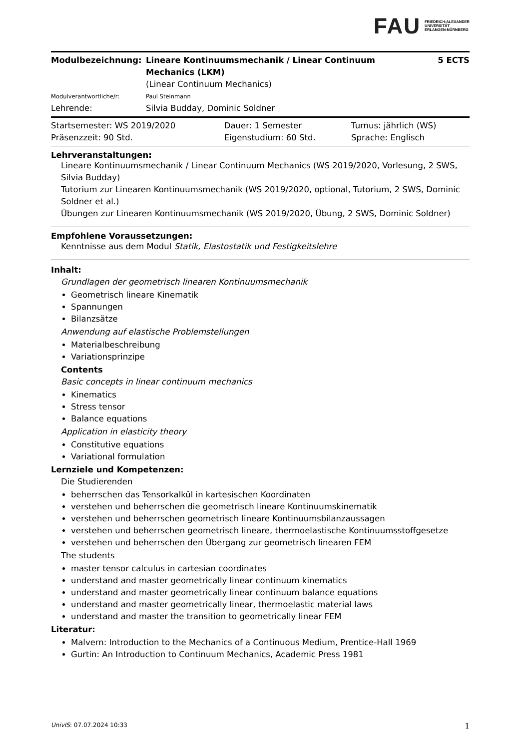FAU FRIEDRICH-ALEXANDER
UNIVERSITÄT
ERLANGEN-NÜRNBERG
| Modulbezeichnung: | Lineare Kontinuumsmechanik / Linear Continuum Mechanics (LKM) | 5 ECTS |
| | (Linear Continuum Mechanics) | |
| Modulverantwortliche/r: | Paul Steinmann | |
| Lehrende: | Silvia Budday, Dominic Soldner | |
| Startsemester: WS 2019/2020 | Dauer: 1 Semester | Turnus: jährlich (WS) |
| Präsenzzeit: 90 Std. | Eigenstudium: 60 Std. | Sprache: Englisch |
Lehrveranstaltungen:
Lineare Kontinuumsmechanik / Linear Continuum Mechanics (WS 2019/2020, Vorlesung, 2 SWS, Silvia Budday)
Tutorium zur Linearen Kontinuumsmechanik (WS 2019/2020, optional, Tutorium, 2 SWS, Dominic Soldner et al.)
Übungen zur Linearen Kontinuumsmechanik (WS 2019/2020, Übung, 2 SWS, Dominic Soldner)
Empfohlene Voraussetzungen:
Kenntnisse aus dem Modul Statik, Elastostatik und Festigkeitslehre
Inhalt:
Grundlagen der geometrisch linearen Kontinuumsmechanik
Geometrisch lineare Kinematik
Spannungen
Bilanzsätze
Anwendung auf elastische Problemstellungen
Materialbeschreibung
Variationsprinzipe
Contents
Basic concepts in linear continuum mechanics
Kinematics
Stress tensor
Balance equations
Application in elasticity theory
Constitutive equations
Variational formulation
Lernziele und Kompetenzen:
Die Studierenden
beherrschen das Tensorkalkül in kartesischen Koordinaten
verstehen und beherrschen die geometrisch lineare Kontinuumskinematik
verstehen und beherrschen geometrisch lineare Kontinuumsbilanzaussagen
verstehen und beherrschen geometrisch lineare, thermoelastische Kontinuumsstoffgesetze
verstehen und beherrschen den Übergang zur geometrisch linearen FEM
The students
master tensor calculus in cartesian coordinates
understand and master geometrically linear continuum kinematics
understand and master geometrically linear continuum balance equations
understand and master geometrically linear, thermoelastic material laws
understand and master the transition to geometrically linear FEM
Literatur:
Malvern: Introduction to the Mechanics of a Continuous Medium, Prentice-Hall 1969
Gurtin: An Introduction to Continuum Mechanics, Academic Press 1981
UnivIS: 07.07.2024 10:33 1